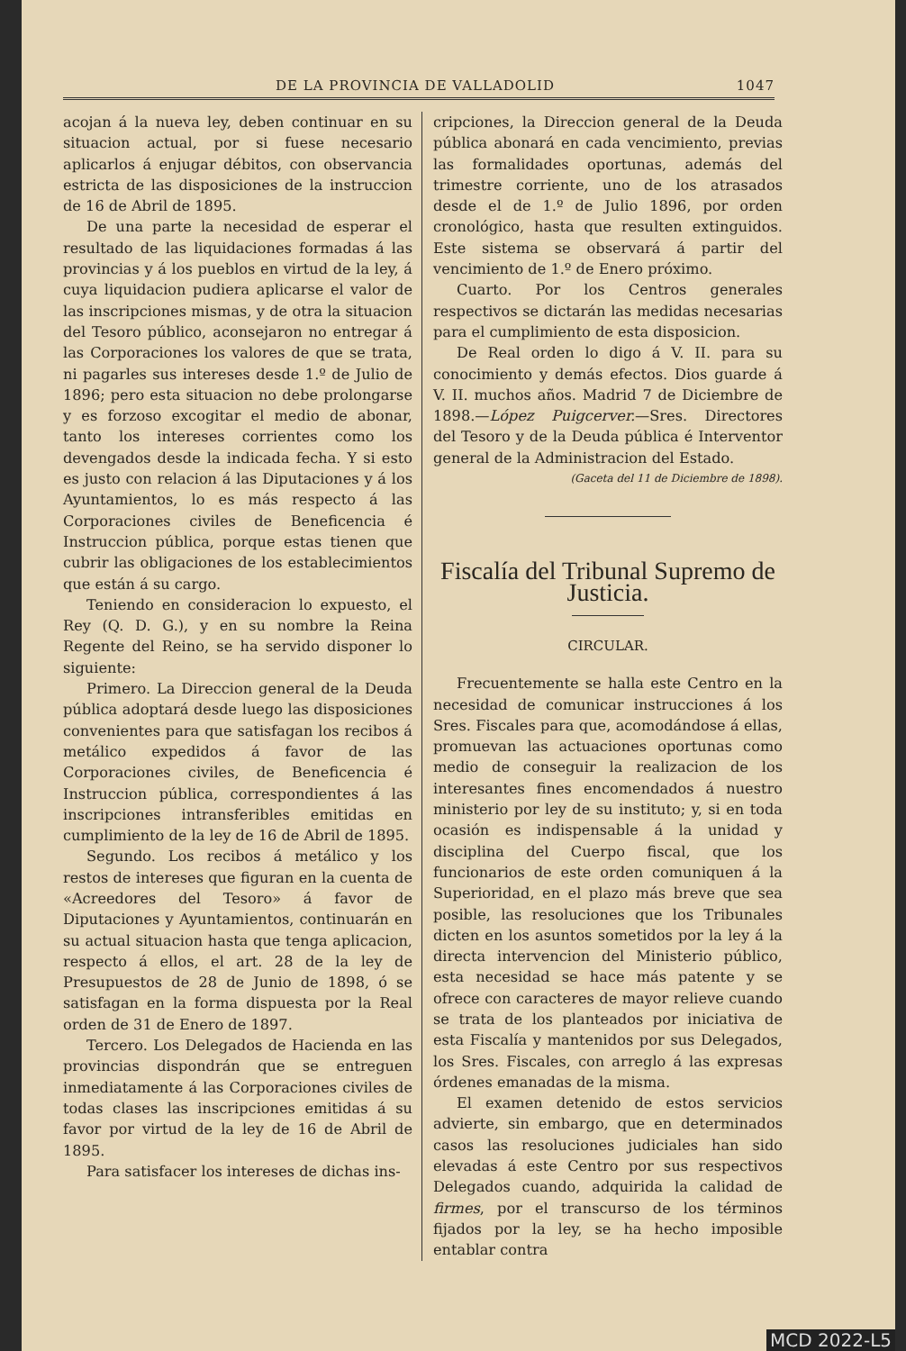DE LA PROVINCIA DE VALLADOLID 1047
acojan á la nueva ley, deben continuar en su situacion actual, por si fuese necesario aplicarlos á enjugar débitos, con observancia estricta de las disposiciones de la instruccion de 16 de Abril de 1895.
De una parte la necesidad de esperar el resultado de las liquidaciones formadas á las provincias y á los pueblos en virtud de la ley, á cuya liquidacion pudiera aplicarse el valor de las inscripciones mismas, y de otra la situacion del Tesoro público, aconsejaron no entregar á las Corporaciones los valores de que se trata, ni pagarles sus intereses desde 1.º de Julio de 1896; pero esta situacion no debe prolongarse y es forzoso excogitar el medio de abonar, tanto los intereses corrientes como los devengados desde la indicada fecha. Y si esto es justo con relacion á las Diputaciones y á los Ayuntamientos, lo es más respecto á las Corporaciones civiles de Beneficencia é Instruccion pública, porque estas tienen que cubrir las obligaciones de los establecimientos que están á su cargo.
Teniendo en consideracion lo expuesto, el Rey (Q. D. G.), y en su nombre la Reina Regente del Reino, se ha servido disponer lo siguiente:
Primero. La Direccion general de la Deuda pública adoptará desde luego las disposiciones convenientes para que satisfagan los recibos á metálico expedidos á favor de las Corporaciones civiles, de Beneficencia é Instruccion pública, correspondientes á las inscripciones intransferibles emitidas en cumplimiento de la ley de 16 de Abril de 1895.
Segundo. Los recibos á metálico y los restos de intereses que figuran en la cuenta de «Acreedores del Tesoro» á favor de Diputaciones y Ayuntamientos, continuarán en su actual situacion hasta que tenga aplicacion, respecto á ellos, el art. 28 de la ley de Presupuestos de 28 de Junio de 1898, ó se satisfagan en la forma dispuesta por la Real orden de 31 de Enero de 1897.
Tercero. Los Delegados de Hacienda en las provincias dispondrán que se entreguen inmediatamente á las Corporaciones civiles de todas clases las inscripciones emitidas á su favor por virtud de la ley de 16 de Abril de 1895.
Para satisfacer los intereses de dichas ins-
cripciones, la Direccion general de la Deuda pública abonará en cada vencimiento, previas las formalidades oportunas, además del trimestre corriente, uno de los atrasados desde el de 1.º de Julio 1896, por orden cronológico, hasta que resulten extinguidos. Este sistema se observará á partir del vencimiento de 1.º de Enero próximo.
Cuarto. Por los Centros generales respectivos se dictarán las medidas necesarias para el cumplimiento de esta disposicion.
De Real orden lo digo á V. II. para su conocimiento y demás efectos. Dios guarde á V. II. muchos años. Madrid 7 de Diciembre de 1898.—López Puigcerver.—Sres. Directores del Tesoro y de la Deuda pública é Interventor general de la Administracion del Estado.
(Gaceta del 11 de Diciembre de 1898).
Fiscalía del Tribunal Supremo de Justicia.
CIRCULAR.
Frecuentemente se halla este Centro en la necesidad de comunicar instrucciones á los Sres. Fiscales para que, acomodándose á ellas, promuevan las actuaciones oportunas como medio de conseguir la realizacion de los interesantes fines encomendados á nuestro ministerio por ley de su instituto; y, si en toda ocasión es indispensable á la unidad y disciplina del Cuerpo fiscal, que los funcionarios de este orden comuniquen á la Superioridad, en el plazo más breve que sea posible, las resoluciones que los Tribunales dicten en los asuntos sometidos por la ley á la directa intervencion del Ministerio público, esta necesidad se hace más patente y se ofrece con caracteres de mayor relieve cuando se trata de los planteados por iniciativa de esta Fiscalía y mantenidos por sus Delegados, los Sres. Fiscales, con arreglo á las expresas órdenes emanadas de la misma.
El examen detenido de estos servicios advierte, sin embargo, que en determinados casos las resoluciones judiciales han sido elevadas á este Centro por sus respectivos Delegados cuando, adquirida la calidad de firmes, por el transcurso de los términos fijados por la ley, se ha hecho imposible entablar contra
MCD 2022-L5